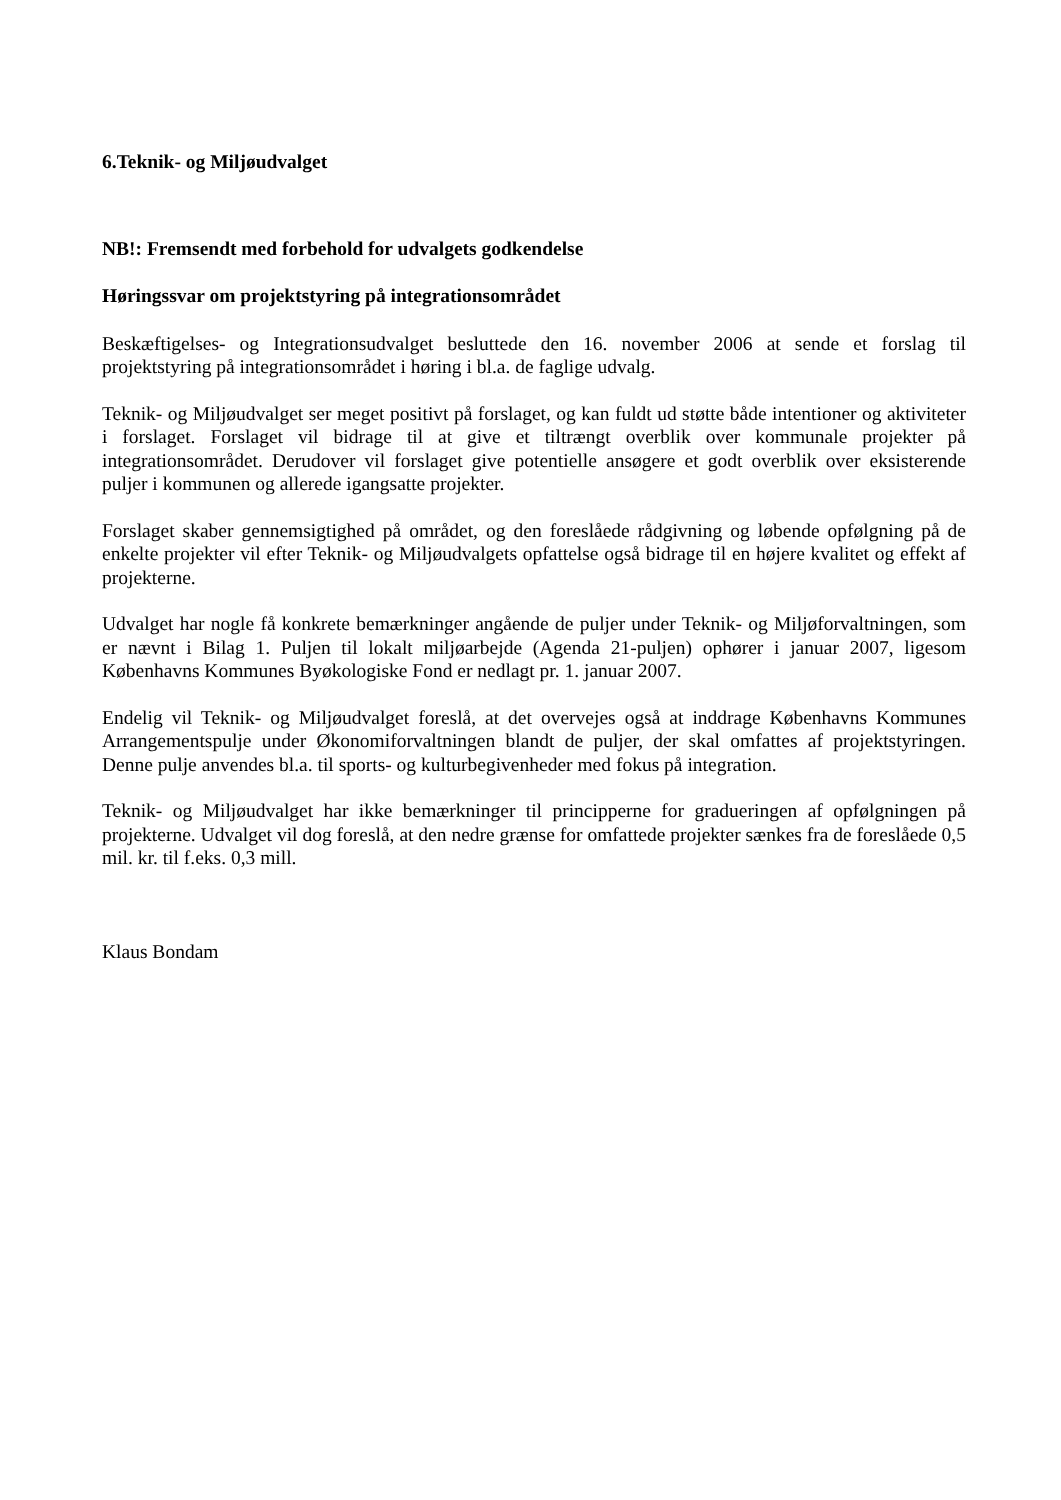6.Teknik- og Miljøudvalget
NB!: Fremsendt med forbehold for udvalgets godkendelse
Høringssvar om projektstyring på integrationsområdet
Beskæftigelses- og Integrationsudvalget besluttede den 16. november 2006 at sende et forslag til projektstyring på integrationsområdet i høring i bl.a. de faglige udvalg.
Teknik- og Miljøudvalget ser meget positivt på forslaget, og kan fuldt ud støtte både intentioner og aktiviteter i forslaget. Forslaget vil bidrage til at give et tiltrængt overblik over kommunale projekter på integrationsområdet. Derudover vil forslaget give potentielle ansøgere et godt overblik over eksisterende puljer i kommunen og allerede igangsatte projekter.
Forslaget skaber gennemsigtighed på området, og den foreslåede rådgivning og løbende opfølgning på de enkelte projekter vil efter Teknik- og Miljøudvalgets opfattelse også bidrage til en højere kvalitet og effekt af projekterne.
Udvalget har nogle få konkrete bemærkninger angående de puljer under Teknik- og Miljøforvaltningen, som er nævnt i Bilag 1. Puljen til lokalt miljøarbejde (Agenda 21-puljen) ophører i januar 2007, ligesom Københavns Kommunes Byøkologiske Fond er nedlagt pr. 1. januar 2007.
Endelig vil Teknik- og Miljøudvalget foreslå, at det overvejes også at inddrage Københavns Kommunes Arrangementspulje under Økonomiforvaltningen blandt de puljer, der skal omfattes af projektstyringen. Denne pulje anvendes bl.a. til sports- og kulturbegivenheder med fokus på integration.
Teknik- og Miljøudvalget har ikke bemærkninger til principperne for gradueringen af opfølgningen på projekterne. Udvalget vil dog foreslå, at den nedre grænse for omfattede projekter sænkes fra de foreslåede 0,5 mil. kr. til f.eks. 0,3 mill.
Klaus Bondam